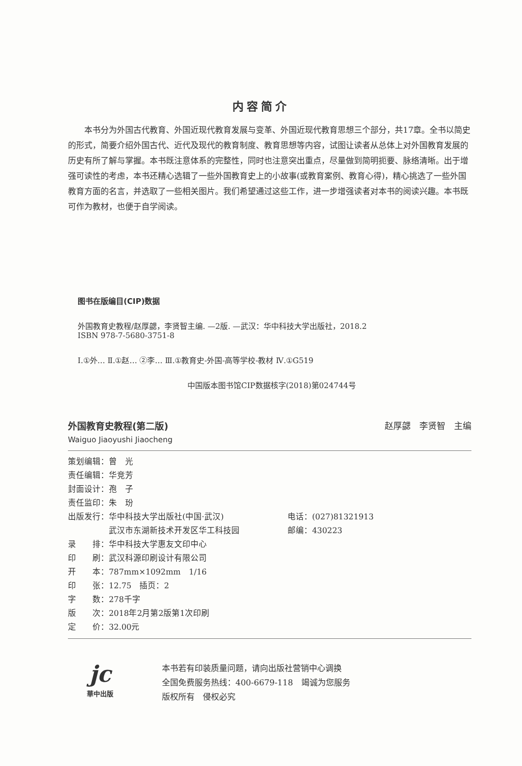内容简介
本书分为外国古代教育、外国近现代教育发展与变革、外国近现代教育思想三个部分，共17章。全书以简史的形式，简要介绍外国古代、近代及现代的教育制度、教育思想等内容，试图让读者从总体上对外国教育发展的历史有所了解与掌握。本书既注意体系的完整性，同时也注意突出重点，尽量做到简明扼要、脉络清晰。出于增强可读性的考虑，本书还精心选辑了一些外国教育史上的小故事(或教育案例、教育心得)，精心挑选了一些外国教育方面的名言，并选取了一些相关图片。我们希望通过这些工作，进一步增强读者对本书的阅读兴趣。本书既可作为教材，也便于自学阅读。
图书在版编目(CIP)数据
外国教育史教程/赵厚勰，李贤智主编. —2版. —武汉：华中科技大学出版社，2018.2
ISBN 978-7-5680-3751-8
Ⅰ.①外… Ⅱ.①赵… ②李… Ⅲ.①教育史-外国-高等学校-教材 Ⅳ.①G519
中国版本图书馆CIP数据核字(2018)第024744号
外国教育史教程(第二版) 赵厚勰　李贤智　主编
Waiguo Jiaoyushi Jiaocheng
| 策划编辑：曾 光 | |
| 责任编辑：华竞芳 | |
| 封面设计：孢 子 | |
| 责任监印：朱 玢 | |
| 出版发行：华中科技大学出版社(中国·武汉) | 电话：(027)81321913 |
| 武汉市东湖新技术开发区华工科技园 | 邮编：430223 |
| 录 排：华中科技大学惠友文印中心 | |
| 印 刷：武汉科源印刷设计有限公司 | |
| 开 本：787mm×1092mm 1/16 | |
| 印 张：12.75 插页：2 | |
| 字 数：278千字 | |
| 版 次：2018年2月第2版第1次印刷 | |
| 定 价：32.00元 | |
jc
華中出版
本书若有印装质量问题，请向出版社营销中心调换
全国免费服务热线：400-6679-118　竭诚为您服务
版权所有　侵权必究